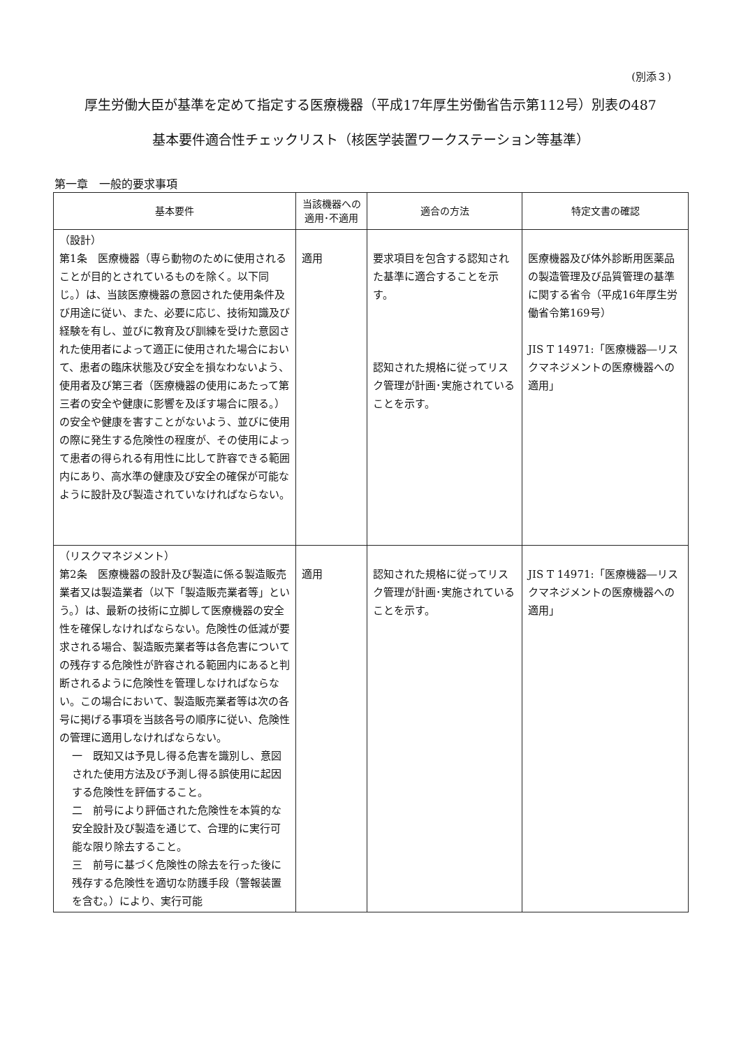(別添３)
厚生労働大臣が基準を定めて指定する医療機器（平成17年厚生労働省告示第112号）別表の487
基本要件適合性チェックリスト（核医学装置ワークステーション等基準）
第一章　一般的要求事項
| 基本要件 | 当該機器への 適用･不適用 | 適合の方法 | 特定文書の確認 |
| --- | --- | --- | --- |
| （設計） 第1条 医療機器（専ら動物のために使用されることが目的とされているものを除く。以下同じ。）は、当該医療機器の意図された使用条件及び用途に従い、また、必要に応じ、技術知識及び経験を有し、並びに教育及び訓練を受けた意図された使用者によって適正に使用された場合において、患者の臨床状態及び安全を損なわないよう、使用者及び第三者（医療機器の使用にあたって第三者の安全や健康に影響を及ぼす場合に限る。）の安全や健康を害すことがないよう、並びに使用の際に発生する危険性の程度が、その使用によって患者の得られる有用性に比して許容できる範囲内にあり、高水準の健康及び安全の確保が可能なように設計及び製造されていなければならない。 | 適用 | 要求項目を包含する認知された基準に適合することを示す。 認知された規格に従ってリスク管理が計画･実施されていることを示す。 | 医療機器及び体外診断用医薬品の製造管理及び品質管理の基準に関する省令（平成16年厚生労働省令第169号） JIS T 14971:「医療機器―リスクマネジメントの医療機器への適用」 |
| （リスクマネジメント） 第2条 医療機器の設計及び製造に係る製造販売業者又は製造業者（以下「製造販売業者等」という。）は、最新の技術に立脚して医療機器の安全性を確保しなければならない。危険性の低減が要求される場合、製造販売業者等は各危害についての残存する危険性が許容される範囲内にあると判断されるように危険性を管理しなければならない。この場合において、製造販売業者等は次の各号に掲げる事項を当該各号の順序に従い、危険性の管理に適用しなければならない。 一 既知又は予見し得る危害を識別し、意図された使用方法及び予測し得る誤使用に起因する危険性を評価すること。 二 前号により評価された危険性を本質的な安全設計及び製造を通じて、合理的に実行可能な限り除去すること。 三 前号に基づく危険性の除去を行った後に残存する危険性を適切な防護手段（警報装置を含む。）により、実行可能 | 適用 | 認知された規格に従ってリスク管理が計画･実施されていることを示す。 | JIS T 14971:「医療機器―リスクマネジメントの医療機器への適用」 |